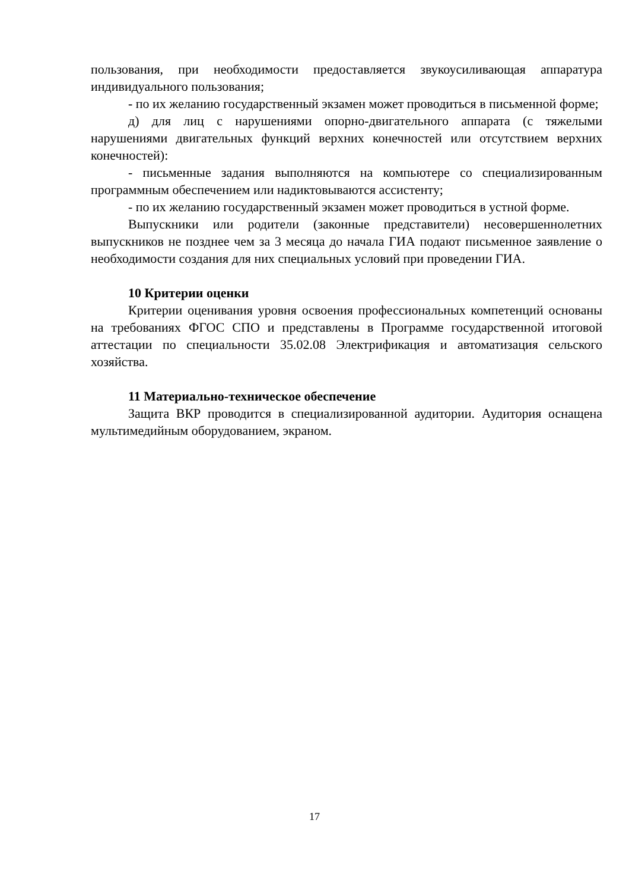пользования, при необходимости предоставляется звукоусиливающая аппаратура индивидуального пользования;
- по их желанию государственный экзамен может проводиться в письменной форме;
д) для лиц с нарушениями опорно-двигательного аппарата (с тяжелыми нарушениями двигательных функций верхних конечностей или отсутствием верхних конечностей):
- письменные задания выполняются на компьютере со специализированным программным обеспечением или надиктовываются ассистенту;
- по их желанию государственный экзамен может проводиться в устной форме.
Выпускники или родители (законные представители) несовершеннолетних выпускников не позднее чем за 3 месяца до начала ГИА подают письменное заявление о необходимости создания для них специальных условий при проведении ГИА.
10 Критерии оценки
Критерии оценивания уровня освоения профессиональных компетенций основаны на требованиях ФГОС СПО и представлены в Программе государственной итоговой аттестации по специальности 35.02.08 Электрификация и автоматизация сельского хозяйства.
11 Материально-техническое обеспечение
Защита ВКР проводится в специализированной аудитории. Аудитория оснащена мультимедийным оборудованием, экраном.
17